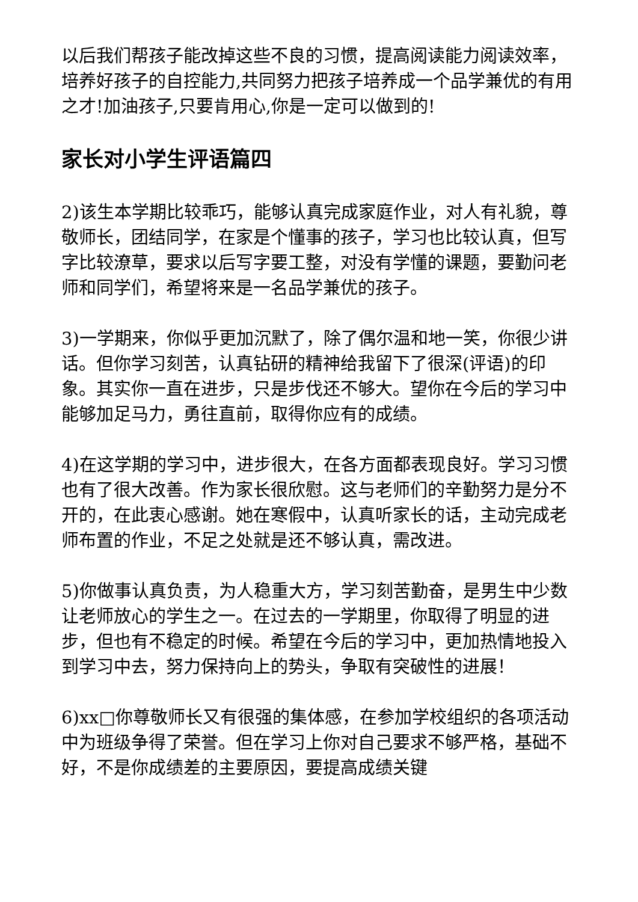以后我们帮孩子能改掉这些不良的习惯，提高阅读能力阅读效率，培养好孩子的自控能力,共同努力把孩子培养成一个品学兼优的有用之才!加油孩子,只要肯用心,你是一定可以做到的!
家长对小学生评语篇四
2)该生本学期比较乖巧，能够认真完成家庭作业，对人有礼貌，尊敬师长，团结同学，在家是个懂事的孩子，学习也比较认真，但写字比较潦草，要求以后写字要工整，对没有学懂的课题，要勤问老师和同学们，希望将来是一名品学兼优的孩子。
3)一学期来，你似乎更加沉默了，除了偶尔温和地一笑，你很少讲话。但你学习刻苦，认真钻研的精神给我留下了很深(评语)的印象。其实你一直在进步，只是步伐还不够大。望你在今后的学习中能够加足马力，勇往直前，取得你应有的成绩。
4)在这学期的学习中，进步很大，在各方面都表现良好。学习习惯也有了很大改善。作为家长很欣慰。这与老师们的辛勤努力是分不开的，在此衷心感谢。她在寒假中，认真听家长的话，主动完成老师布置的作业，不足之处就是还不够认真，需改进。
5)你做事认真负责，为人稳重大方，学习刻苦勤奋，是男生中少数让老师放心的学生之一。在过去的一学期里，你取得了明显的进步，但也有不稳定的时候。希望在今后的学习中，更加热情地投入到学习中去，努力保持向上的势头，争取有突破性的进展！
6)xx□你尊敬师长又有很强的集体感，在参加学校组织的各项活动中为班级争得了荣誉。但在学习上你对自己要求不够严格，基础不好，不是你成绩差的主要原因，要提高成绩关键